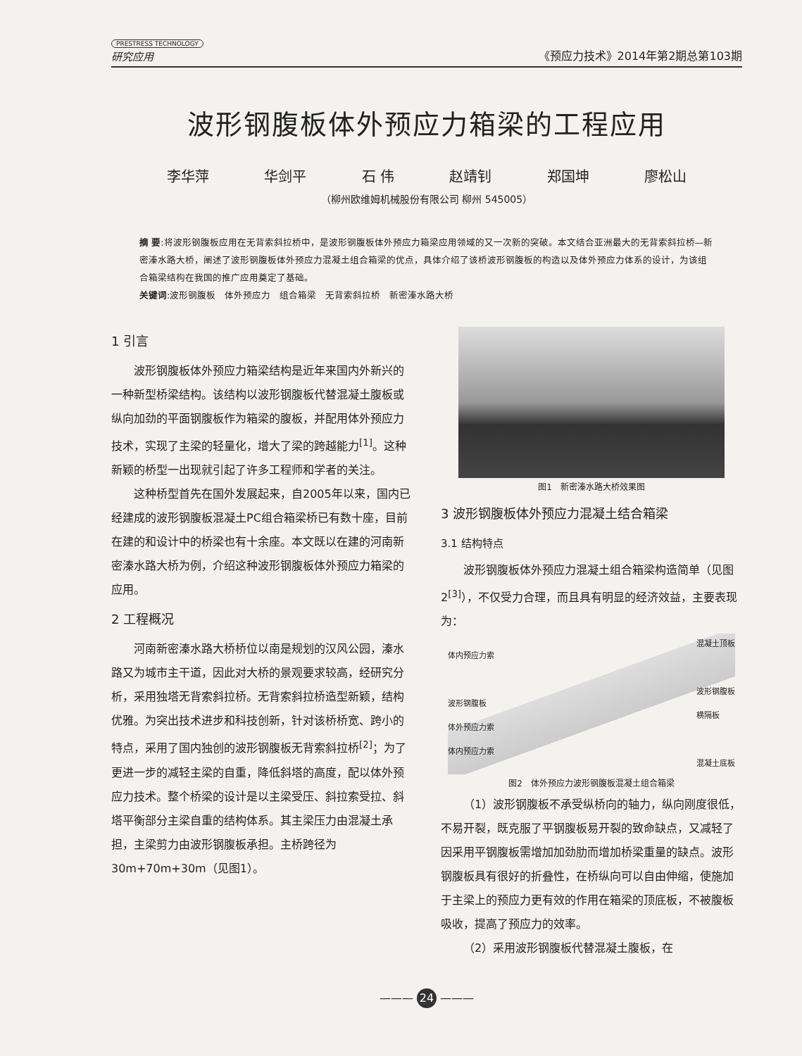PRESTRESS TECHNOLOGY
研究应用
《预应力技术》2014年第2期总第103期
波形钢腹板体外预应力箱梁的工程应用
李华萍 华剑平 石 伟 赵靖钊 郑国坤 廖松山
（柳州欧维姆机械股份有限公司 柳州 545005）
摘 要:将波形钢腹板应用在无背索斜拉桥中，是波形钢腹板体外预应力箱梁应用领域的又一次新的突破。本文结合亚洲最大的无背索斜拉桥—新密溱水路大桥，阐述了波形钢腹板体外预应力混凝土组合箱梁的优点，具体介绍了该桥波形钢腹板的构造以及体外预应力体系的设计，为该组合箱梁结构在我国的推广应用奠定了基础。
关键词:波形钢腹板　体外预应力　组合箱梁　无背索斜拉桥　新密溱水路大桥
1 引言
波形钢腹板体外预应力箱梁结构是近年来国内外新兴的一种新型桥梁结构。该结构以波形钢腹板代替混凝土腹板或纵向加劲的平面钢腹板作为箱梁的腹板，并配用体外预应力技术，实现了主梁的轻量化，增大了梁的跨越能力<sup>[1]</sup>。这种新颖的桥型一出现就引起了许多工程师和学者的关注。
这种桥型首先在国外发展起来，自2005年以来，国内已经建成的波形钢腹板混凝土PC组合箱梁桥已有数十座，目前在建的和设计中的桥梁也有十余座。本文既以在建的河南新密溱水路大桥为例，介绍这种波形钢腹板体外预应力箱梁的应用。
2 工程概况
河南新密溱水路大桥桥位以南是规划的汉风公园，溱水路又为城市主干道，因此对大桥的景观要求较高，经研究分析，采用独塔无背索斜拉桥。无背索斜拉桥造型新颖，结构优雅。为突出技术进步和科技创新，针对该桥桥宽、跨小的特点，采用了国内独创的波形钢腹板无背索斜拉桥<sup>[2]</sup>；为了更进一步的减轻主梁的自重，降低斜塔的高度，配以体外预应力技术。整个桥梁的设计是以主梁受压、斜拉索受拉、斜塔平衡部分主梁自重的结构体系。其主梁压力由混凝土承担，主梁剪力由波形钢腹板承担。主桥跨径为30m+70m+30m（见图1）。
图1　新密溱水路大桥效果图
3 波形钢腹板体外预应力混凝土结合箱梁
3.1 结构特点
波形钢腹板体外预应力混凝土组合箱梁构造简单（见图2<sup>[3]</sup>），不仅受力合理，而且具有明显的经济效益，主要表现为：
体内预应力索
波形钢腹板
体外预应力索
体内预应力索
混凝土顶板
波形钢腹板
横隔板
混凝土底板
图2　体外预应力波形钢腹板混凝土组合箱梁
（1）波形钢腹板不承受纵桥向的轴力，纵向刚度很低，不易开裂，既克服了平钢腹板易开裂的致命缺点，又减轻了因采用平钢腹板需增加加劲肋而增加桥梁重量的缺点。波形钢腹板具有很好的折叠性，在桥纵向可以自由伸缩，使施加于主梁上的预应力更有效的作用在箱梁的顶底板，不被腹板吸收，提高了预应力的效率。
（2）采用波形钢腹板代替混凝土腹板，在
——— 24 ———